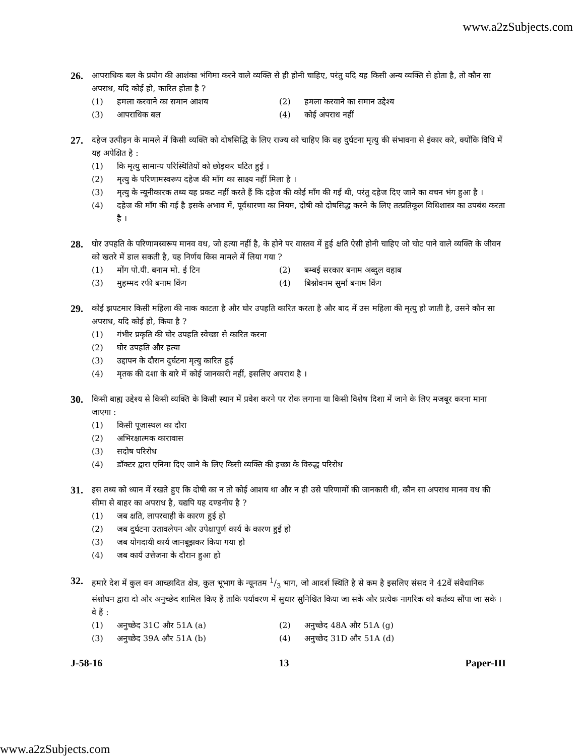www.a2zSubjects.com
26.
आपराधिक बल के प्रयोग की आशंका भंगिमा करने वाले व्यक्ति से ही होनी चाहिए, परंतु यदि यह किसी अन्य व्यक्ति से होता है, तो कौन सा अपराध, यदि कोई हो, कारित होता है ?
(1) हमला करवाने का समान आशय
(2) हमला करवाने का समान उद्देश्य
(3) आपराधिक बल
(4) कोई अपराध नहीं
27.
दहेज उत्पीड़न के मामले में किसी व्यक्ति को दोषसिद्धि के लिए राज्य को चाहिए कि वह दुर्घटना मृत्यु की संभावना से इंकार करे, क्योंकि विधि में यह अपेक्षित है :
(1) कि मृत्यु सामान्य परिस्थितियों को छोड़कर घटित हुई ।
(2) मृत्यु के परिणामस्वरूप दहेज की माँग का साक्ष्य नहीं मिला है ।
(3) मृत्यु के न्यूनीकारक तथ्य यह प्रकट नहीं करते हैं कि दहेज की कोई माँग की गई थी, परंतु दहेज दिए जाने का वचन भंग हुआ है ।
(4) दहेज की माँग की गई है इसके अभाव में, पूर्वधारणा का नियम, दोषी को दोषसिद्ध करने के लिए तत्प्रतिकूल विधिशास्त्र का उपबंध करता है ।
28.
घोर उपहति के परिणामस्वरूप मानव वध, जो हत्या नहीं है, के होने पर वास्तव में हुई क्षति ऐसी होनी चाहिए जो चोट पाने वाले व्यक्ति के जीवन को खतरे में डाल सकती है, यह निर्णय किस मामले में लिया गया ?
(1) मोंग पो.यी. बनाम मो. ई टिन
(2) बम्बई सरकार बनाम अब्दुल वहाब
(3) मुहम्मद रफी बनाम किंग
(4) बिश्नोवनम सुर्मा बनाम किंग
29.
कोई झपटमार किसी महिला की नाक काटता है और घोर उपहति कारित करता है और बाद में उस महिला की मृत्यु हो जाती है, उसने कौन सा अपराध, यदि कोई हो, किया है ?
(1) गंभीर प्रकृति की घोर उपहति स्वेच्छा से कारित करना
(2) घोर उपहति और हत्या
(3) उद्दापन के दौरान दुर्घटना मृत्यु कारित हुई
(4) मृतक की दशा के बारे में कोई जानकारी नहीं, इसलिए अपराध है ।
30.
किसी बाह्य उद्देश्य से किसी व्यक्ति के किसी स्थान में प्रवेश करने पर रोक लगाना या किसी विशेष दिशा में जाने के लिए मजबूर करना माना जाएगा :
(1) किसी पूजास्थल का दौरा
(2) अभिरक्षात्मक कारावास
(3) सदोष परिरोध
(4) डॉक्टर द्वारा एनिमा दिए जाने के लिए किसी व्यक्ति की इच्छा के विरुद्ध परिरोध
31.
इस तथ्य को ध्यान में रखते हुए कि दोषी का न तो कोई आशय था और न ही उसे परिणामों की जानकारी थी, कौन सा अपराध मानव वध की सीमा से बाहर का अपराध है, यद्यपि यह दण्डनीय है ?
(1) जब क्षति, लापरवाही के कारण हुई हो
(2) जब दुर्घटना उतावलेपन और उपेक्षापूर्ण कार्य के कारण हुई हो
(3) जब योगदायी कार्य जानबूझकर किया गया हो
(4) जब कार्य उत्तेजना के दौरान हुआ हो
32.
हमारे देश में कुल वन आच्छादित क्षेत्र, कुल भूभाग के न्यूनतम 1/3 भाग, जो आदर्श स्थिति है से कम है इसलिए संसद ने 42वें संवैधानिक संशोधन द्वारा दो और अनुच्छेद शामिल किए हैं ताकि पर्यावरण में सुधार सुनिश्चित किया जा सके और प्रत्येक नागरिक को कर्तव्य सौंपा जा सके । वे हैं :
(1) अनुच्छेद 31C और 51A (a)
(2) अनुच्छेद 48A और 51A (g)
(3) अनुच्छेद 39A और 51A (b)
(4) अनुच्छेद 31D और 51A (d)
J-58-16 13 Paper-III
www.a2zSubjects.com